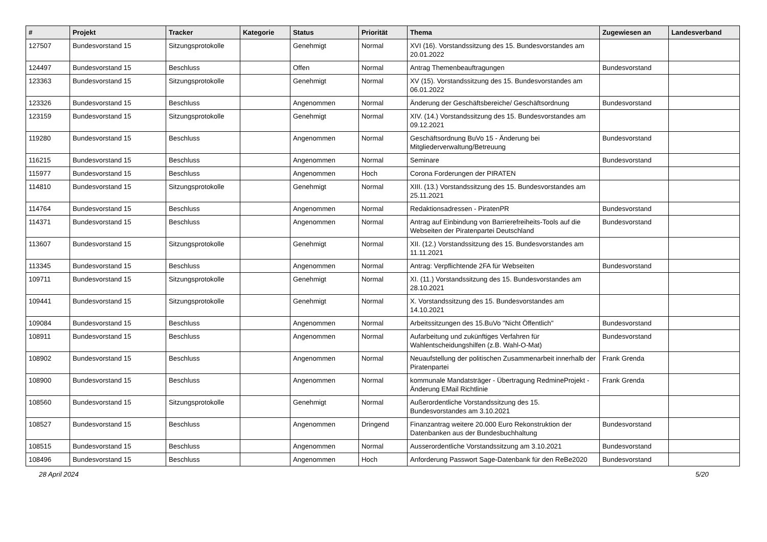| # | Projekt | Tracker | Kategorie | Status | Priorität | Thema | Zugewiesen an | Landesverband |
| --- | --- | --- | --- | --- | --- | --- | --- | --- |
| 127507 | Bundesvorstand 15 | Sitzungsprotokolle | | Genehmigt | Normal | XVI (16). Vorstandssitzung des 15. Bundesvorstandes am 20.01.2022 | | |
| 124497 | Bundesvorstand 15 | Beschluss | | Offen | Normal | Antrag Themenbeauftragungen | Bundesvorstand | |
| 123363 | Bundesvorstand 15 | Sitzungsprotokolle | | Genehmigt | Normal | XV (15). Vorstandssitzung des 15. Bundesvorstandes am 06.01.2022 | | |
| 123326 | Bundesvorstand 15 | Beschluss | | Angenommen | Normal | Änderung der Geschäftsbereiche/ Geschäftsordnung | Bundesvorstand | |
| 123159 | Bundesvorstand 15 | Sitzungsprotokolle | | Genehmigt | Normal | XIV. (14.) Vorstandssitzung des 15. Bundesvorstandes am 09.12.2021 | | |
| 119280 | Bundesvorstand 15 | Beschluss | | Angenommen | Normal | Geschäftsordnung BuVo 15 - Änderung bei Mitgliederverwaltung/Betreuung | Bundesvorstand | |
| 116215 | Bundesvorstand 15 | Beschluss | | Angenommen | Normal | Seminare | Bundesvorstand | |
| 115977 | Bundesvorstand 15 | Beschluss | | Angenommen | Hoch | Corona Forderungen der PIRATEN | | |
| 114810 | Bundesvorstand 15 | Sitzungsprotokolle | | Genehmigt | Normal | XIII. (13.) Vorstandssitzung des 15. Bundesvorstandes am 25.11.2021 | | |
| 114764 | Bundesvorstand 15 | Beschluss | | Angenommen | Normal | Redaktionsadressen - PiratenPR | Bundesvorstand | |
| 114371 | Bundesvorstand 15 | Beschluss | | Angenommen | Normal | Antrag auf Einbindung von Barrierefreiheits-Tools auf die Webseiten der Piratenpartei Deutschland | Bundesvorstand | |
| 113607 | Bundesvorstand 15 | Sitzungsprotokolle | | Genehmigt | Normal | XII. (12.) Vorstandssitzung des 15. Bundesvorstandes am 11.11.2021 | | |
| 113345 | Bundesvorstand 15 | Beschluss | | Angenommen | Normal | Antrag: Verpflichtende 2FA für Webseiten | Bundesvorstand | |
| 109711 | Bundesvorstand 15 | Sitzungsprotokolle | | Genehmigt | Normal | XI. (11.) Vorstandssitzung des 15. Bundesvorstandes am 28.10.2021 | | |
| 109441 | Bundesvorstand 15 | Sitzungsprotokolle | | Genehmigt | Normal | X. Vorstandssitzung des 15. Bundesvorstandes am 14.10.2021 | | |
| 109084 | Bundesvorstand 15 | Beschluss | | Angenommen | Normal | Arbeitssitzungen des 15.BuVo "Nicht Öffentlich" | Bundesvorstand | |
| 108911 | Bundesvorstand 15 | Beschluss | | Angenommen | Normal | Aufarbeitung und zukünftiges Verfahren für Wahlentscheidungshilfen (z.B. Wahl-O-Mat) | Bundesvorstand | |
| 108902 | Bundesvorstand 15 | Beschluss | | Angenommen | Normal | Neuaufstellung der politischen Zusammenarbeit innerhalb der Piratenpartei | Frank Grenda | |
| 108900 | Bundesvorstand 15 | Beschluss | | Angenommen | Normal | kommunale Mandatsträger - Übertragung RedmineProjekt - Änderung EMail Richtlinie | Frank Grenda | |
| 108560 | Bundesvorstand 15 | Sitzungsprotokolle | | Genehmigt | Normal | Außerordentliche Vorstandssitzung des 15. Bundesvorstandes am 3.10.2021 | | |
| 108527 | Bundesvorstand 15 | Beschluss | | Angenommen | Dringend | Finanzantrag weitere 20.000 Euro Rekonstruktion der Datenbanken aus der Bundesbuchhaltung | Bundesvorstand | |
| 108515 | Bundesvorstand 15 | Beschluss | | Angenommen | Normal | Ausserordentliche Vorstandssitzung am 3.10.2021 | Bundesvorstand | |
| 108496 | Bundesvorstand 15 | Beschluss | | Angenommen | Hoch | Anforderung Passwort Sage-Datenbank für den ReBe2020 | Bundesvorstand | |
28 April 2024 5/20